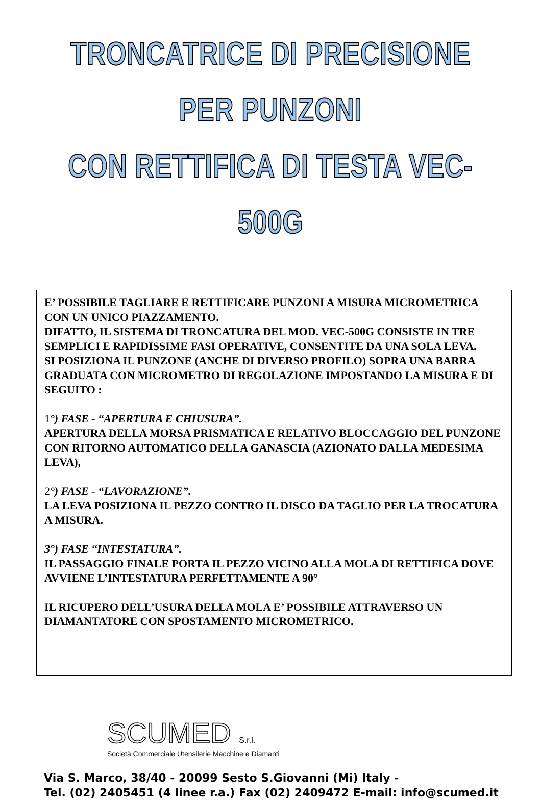TRONCATRICE DI PRECISIONE PER PUNZONI
CON RETTIFICA DI TESTA VEC-500G
E’ POSSIBILE TAGLIARE E RETTIFICARE PUNZONI A MISURA MICROMETRICA CON UN UNICO PIAZZAMENTO.
DIFATTO, IL SISTEMA DI TRONCATURA DEL MOD. VEC-500G CONSISTE IN TRE SEMPLICI E RAPIDISSIME FASI OPERATIVE, CONSENTITE DA UNA SOLA LEVA.
SI POSIZIONA IL PUNZONE (ANCHE DI DIVERSO PROFILO) SOPRA UNA BARRA GRADUATA CON MICROMETRO DI REGOLAZIONE IMPOSTANDO LA MISURA E DI SEGUITO :
1°) FASE - “APERTURA E CHIUSURA”.
APERTURA DELLA MORSA PRISMATICA E RELATIVO BLOCCAGGIO DEL PUNZONE CON RITORNO AUTOMATICO DELLA GANASCIA (AZIONATO DALLA MEDESIMA LEVA),
2°) FASE - “LAVORAZIONE”.
LA LEVA POSIZIONA IL PEZZO CONTRO IL DISCO DA TAGLIO PER LA TROCATURA A MISURA.
3°) FASE “INTESTATURA”.
IL PASSAGGIO FINALE PORTA IL PEZZO VICINO ALLA MOLA DI RETTIFICA DOVE AVVIENE L’INTESTATURA PERFETTAMENTE A 90°
IL RICUPERO DELL’USURA DELLA MOLA E’ POSSIBILE ATTRAVERSO UN DIAMANTATORE CON SPOSTAMENTO MICROMETRICO.
SCUMED S.r.l.
Società Commerciale Utensilerie Macchine e Diamanti
Via S. Marco, 38/40 - 20099 Sesto S.Giovanni (Mi) Italy -
Tel. (02) 2405451 (4 linee r.a.) Fax (02) 2409472 E-mail: info@scumed.it